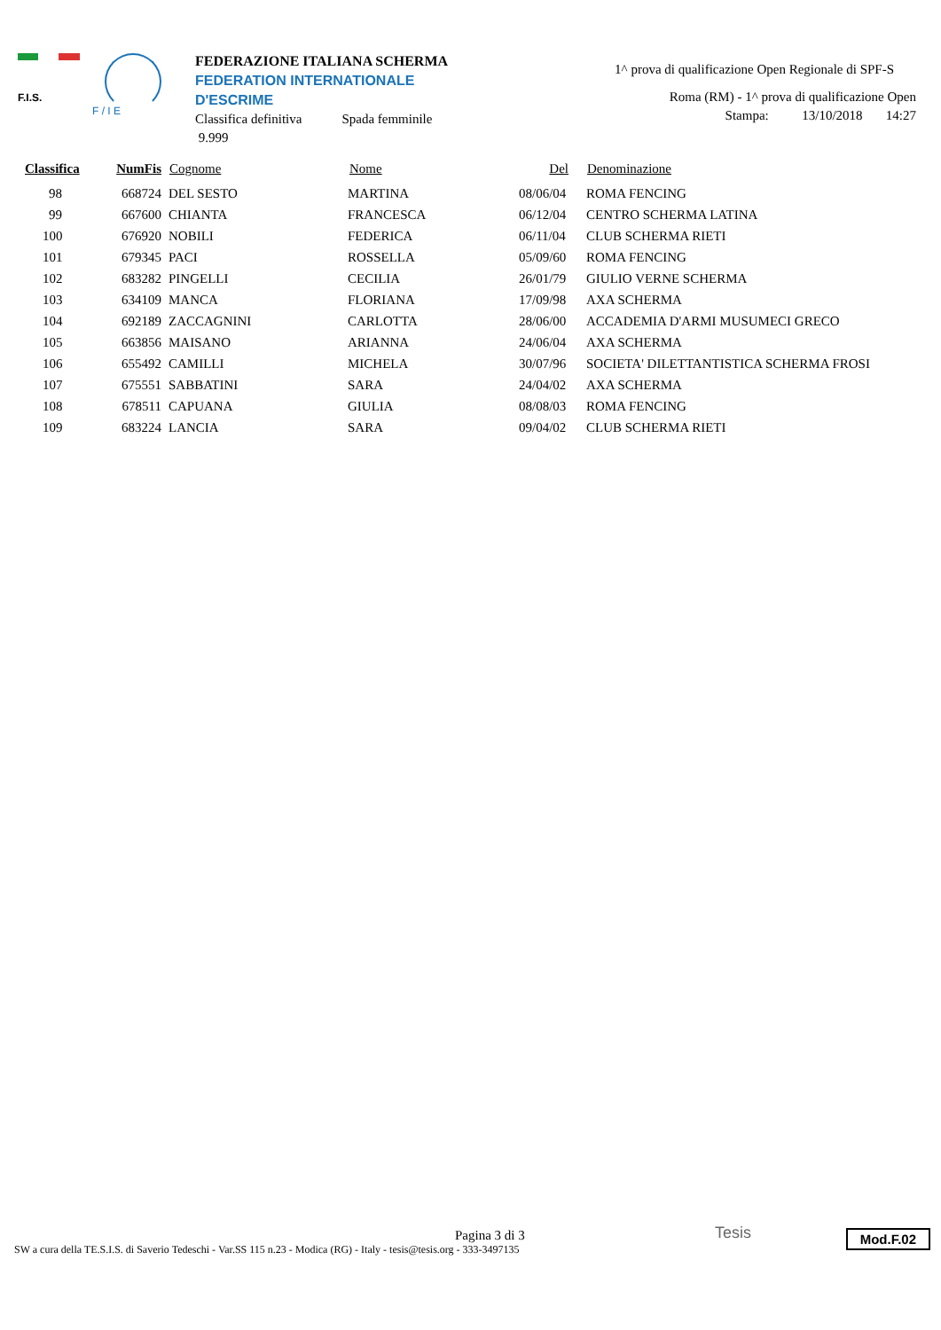F.I.S.
F / I E
FEDERAZIONE ITALIANA SCHERMA
FEDERATION INTERNATIONALE D'ESCRIME
Classifica definitiva Spada femminile
9.999
1^ prova di qualificazione Open Regionale di SPF-S
Roma (RM) - 1^ prova di qualificazione Open
Stampa: 13/10/2018 14:27
| Classifica | NumFis | Cognome | Nome | Del | Denominazione |
| --- | --- | --- | --- | --- | --- |
| 98 | 668724 | DEL SESTO | MARTINA | 08/06/04 | ROMA FENCING |
| 99 | 667600 | CHIANTA | FRANCESCA | 06/12/04 | CENTRO SCHERMA LATINA |
| 100 | 676920 | NOBILI | FEDERICA | 06/11/04 | CLUB SCHERMA RIETI |
| 101 | 679345 | PACI | ROSSELLA | 05/09/60 | ROMA FENCING |
| 102 | 683282 | PINGELLI | CECILIA | 26/01/79 | GIULIO VERNE SCHERMA |
| 103 | 634109 | MANCA | FLORIANA | 17/09/98 | AXA SCHERMA |
| 104 | 692189 | ZACCAGNINI | CARLOTTA | 28/06/00 | ACCADEMIA D'ARMI MUSUMECI GRECO |
| 105 | 663856 | MAISANO | ARIANNA | 24/06/04 | AXA SCHERMA |
| 106 | 655492 | CAMILLI | MICHELA | 30/07/96 | SOCIETA' DILETTANTISTICA SCHERMA FROSI |
| 107 | 675551 | SABBATINI | SARA | 24/04/02 | AXA SCHERMA |
| 108 | 678511 | CAPUANA | GIULIA | 08/08/03 | ROMA FENCING |
| 109 | 683224 | LANCIA | SARA | 09/04/02 | CLUB SCHERMA RIETI |
Pagina 3 di 3
SW a cura della TE.S.I.S. di Saverio Tedeschi - Var.SS 115 n.23 - Modica (RG) - Italy - tesis@tesis.org - 333-3497135
Tesis Mod.F.02